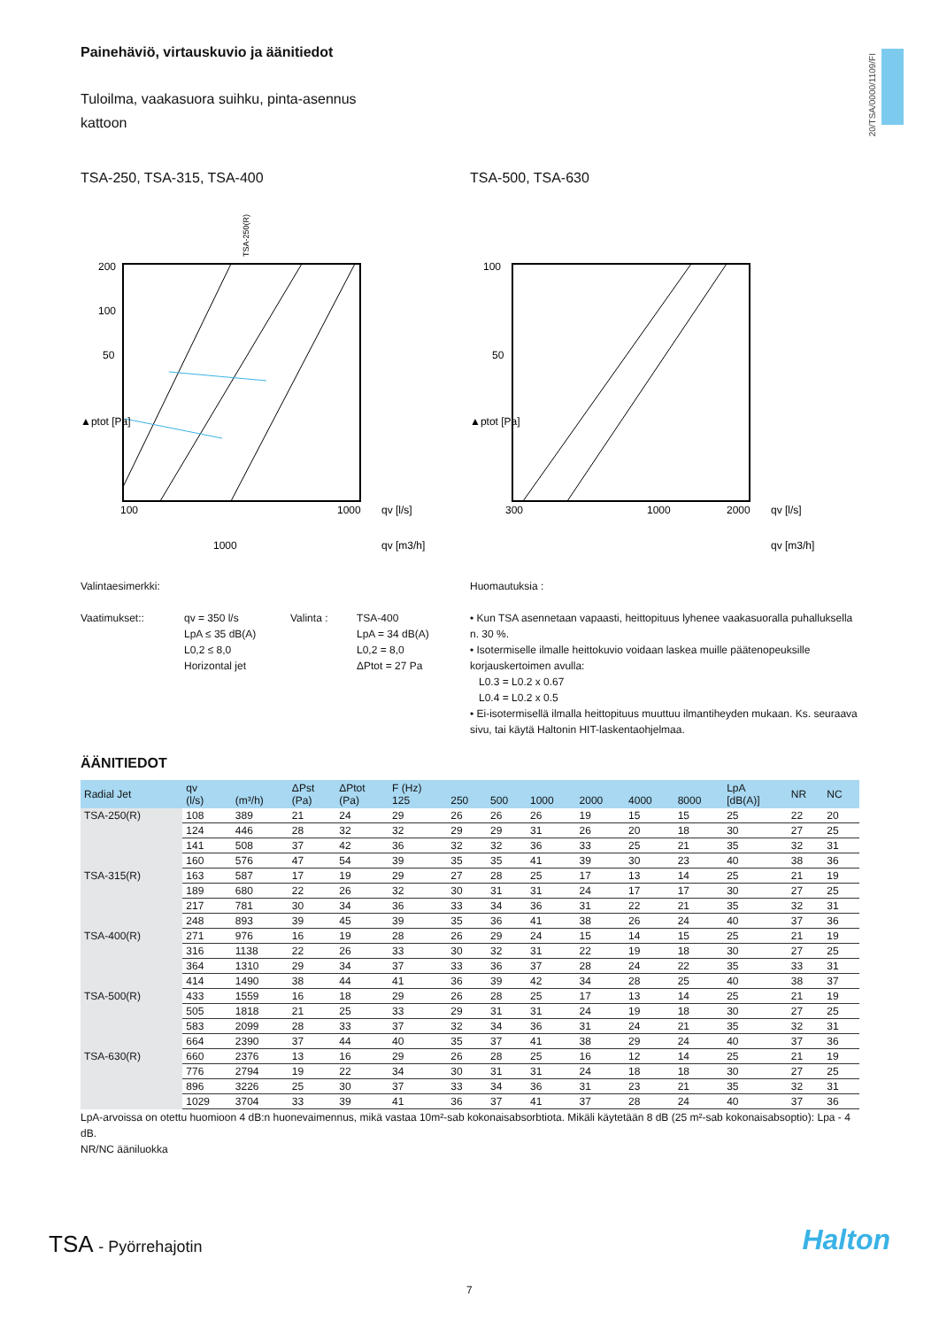20/TSA/0000/1109/FI
Painehäviö, virtauskuvio ja äänitiedot
Tuloilma, vaakasuora suihku, pinta-asennus
kattoon
TSA-250, TSA-315, TSA-400
TSA-250(R)
200
100
50
▲ptot [Pa]
100
1000
qv [l/s]
qv [m3/h]
1000
TSA-500, TSA-630
100
50
▲ptot [Pa]
300
2000
qv [l/s]
qv [m3/h]
1000
Valintaesimerkki:
Vaatimukset:: qv = 350 l/s
LpA ≤ 35 dB(A)
L0,2 ≤ 8,0
Horizontal jet
Valinta : TSA-400
LpA = 34 dB(A)
L0,2 = 8,0
ΔPtot = 27 Pa
Huomautuksia :
• Kun TSA asennetaan vapaasti, heittopituus lyhenee vaakasuoralla puhalluksella n. 30 %.
• Isotermiselle ilmalle heittokuvio voidaan laskea muille päätenopeuksille korjauskertoimen avulla:
L0.3 = L0.2 x 0.67
L0.4 = L0.2 x 0.5
• Ei-isotermisellä ilmalla heittopituus muuttuu ilmantiheyden mukaan. Ks. seuraava sivu, tai käytä Haltonin HIT-laskentaohjelmaa.
ÄÄNITIEDOT
| Radial Jet | qv (l/s) | (m³/h) | ΔPst (Pa) | ΔPtot (Pa) | F (Hz) 125 | 250 | 500 | 1000 | 2000 | 4000 | 8000 | LpA [dB(A)] | NR | NC |
| --- | --- | --- | --- | --- | --- | --- | --- | --- | --- | --- | --- | --- | --- | --- |
| TSA-250(R) | 108 | 389 | 21 | 24 | 29 | 26 | 26 | 26 | 19 | 15 | 15 | 25 | 22 | 20 |
| | 124 | 446 | 28 | 32 | 32 | 29 | 29 | 31 | 26 | 20 | 18 | 30 | 27 | 25 |
| | 141 | 508 | 37 | 42 | 36 | 32 | 32 | 36 | 33 | 25 | 21 | 35 | 32 | 31 |
| | 160 | 576 | 47 | 54 | 39 | 35 | 35 | 41 | 39 | 30 | 23 | 40 | 38 | 36 |
| TSA-315(R) | 163 | 587 | 17 | 19 | 29 | 27 | 28 | 25 | 17 | 13 | 14 | 25 | 21 | 19 |
| | 189 | 680 | 22 | 26 | 32 | 30 | 31 | 31 | 24 | 17 | 17 | 30 | 27 | 25 |
| | 217 | 781 | 30 | 34 | 36 | 33 | 34 | 36 | 31 | 22 | 21 | 35 | 32 | 31 |
| | 248 | 893 | 39 | 45 | 39 | 35 | 36 | 41 | 38 | 26 | 24 | 40 | 37 | 36 |
| TSA-400(R) | 271 | 976 | 16 | 19 | 28 | 26 | 29 | 24 | 15 | 14 | 15 | 25 | 21 | 19 |
| | 316 | 1138 | 22 | 26 | 33 | 30 | 32 | 31 | 22 | 19 | 18 | 30 | 27 | 25 |
| | 364 | 1310 | 29 | 34 | 37 | 33 | 36 | 37 | 28 | 24 | 22 | 35 | 33 | 31 |
| | 414 | 1490 | 38 | 44 | 41 | 36 | 39 | 42 | 34 | 28 | 25 | 40 | 38 | 37 |
| TSA-500(R) | 433 | 1559 | 16 | 18 | 29 | 26 | 28 | 25 | 17 | 13 | 14 | 25 | 21 | 19 |
| | 505 | 1818 | 21 | 25 | 33 | 29 | 31 | 31 | 24 | 19 | 18 | 30 | 27 | 25 |
| | 583 | 2099 | 28 | 33 | 37 | 32 | 34 | 36 | 31 | 24 | 21 | 35 | 32 | 31 |
| | 664 | 2390 | 37 | 44 | 40 | 35 | 37 | 41 | 38 | 29 | 24 | 40 | 37 | 36 |
| TSA-630(R) | 660 | 2376 | 13 | 16 | 29 | 26 | 28 | 25 | 16 | 12 | 14 | 25 | 21 | 19 |
| | 776 | 2794 | 19 | 22 | 34 | 30 | 31 | 31 | 24 | 18 | 18 | 30 | 27 | 25 |
| | 896 | 3226 | 25 | 30 | 37 | 33 | 34 | 36 | 31 | 23 | 21 | 35 | 32 | 31 |
| | 1029 | 3704 | 33 | 39 | 41 | 36 | 37 | 41 | 37 | 28 | 24 | 40 | 37 | 36 |
LpA-arvoissa on otettu huomioon 4 dB:n huonevaimennus, mikä vastaa 10m²-sab kokonaisabsorbtiota. Mikäli käytetään 8 dB (25 m²-sab kokonaisabsoptio): Lpa - 4 dB.
NR/NC ääniluokka
TSA - Pyörrehajotin Halton
7